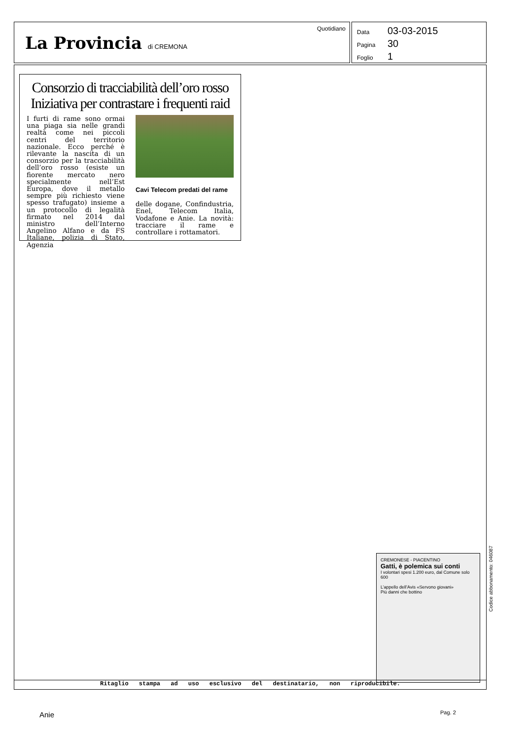Quotidiano
La Provincia di CREMONA
Data 03-03-2015
Pagina 30
Foglio 1
Consorzio di tracciabilità dell’oro rosso Iniziativa per contrastare i frequenti raid
I furti di rame sono ormai una piaga sia nelle grandi realtà come nei piccoli centri del territorio nazionale. Ecco perché è rilevante la nascita di un consorzio per la tracciabilità dell’oro rosso (esiste un fiorente mercato nero specialmente nell’Est Europa, dove il metallo sempre più richiesto viene spesso trafugato) insieme a un protocollo di legalità firmato nel 2014 dal ministro dell’Interno Angelino Alfano e da FS Italiane, polizia di Stato, Agenzia
Cavi Telecom predati del rame
delle dogane, Confindustria, Enel, Telecom Italia, Vodafone e Anie. La novità: tracciare il rame e controllare i rottamatori.
CREMONESE - PIACENTINO
Gatti, è polemica sui conti
I volontari spesi 1.200 euro, dal Comune solo 600
L’appello dell’Avis «Servono giovani»
Più danni che bottino
Ritaglio stampa ad uso esclusivo del destinatario, non riproducibile.
Codice abbonamento: 046087
Anie Pag. 2